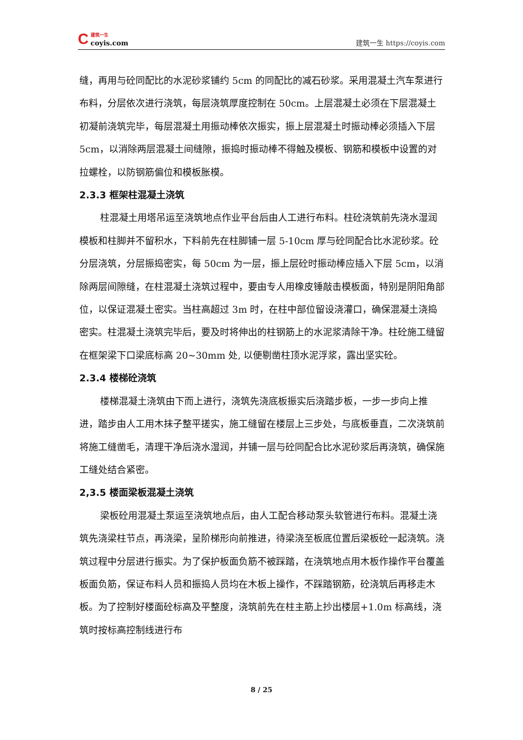C建筑一生
coyis.com
建筑一生 https://coyis.com
缝，再用与砼同配比的水泥砂浆铺约 5cm 的同配比的减石砂浆。采用混凝土汽车泵进行布料，分层依次进行浇筑，每层浇筑厚度控制在 50cm。上层混凝土必须在下层混凝土初凝前浇筑完毕，每层混凝土用振动棒依次振实，振上层混凝土时振动棒必须插入下层 5cm，以消除两层混凝土间缝隙，振捣时振动棒不得触及模板、钢筋和模板中设置的对拉螺栓，以防钢筋偏位和模板胀模。
2.3.3 框架柱混凝土浇筑
柱混凝土用塔吊运至浇筑地点作业平台后由人工进行布料。柱砼浇筑前先浇水湿润模板和柱脚并不留积水，下料前先在柱脚铺一层 5-10cm 厚与砼同配合比水泥砂浆。砼分层浇筑，分层振捣密实，每 50cm 为一层，振上层砼时振动棒应插入下层 5cm，以消除两层间隙缝，在柱混凝土浇筑过程中，要由专人用橡皮锤敲击模板面，特别是阴阳角部位，以保证混凝土密实。当柱高超过 3m 时，在柱中部位留设浇灌口，确保混凝土浇捣密实。柱混凝土浇筑完毕后，要及时将伸出的柱钢筋上的水泥浆清除干净。柱砼施工缝留在框架梁下口梁底标高 20~30mm 处, 以便剔凿柱顶水泥浮浆，露出坚实砼。
2.3.4 楼梯砼浇筑
楼梯混凝土浇筑由下而上进行，浇筑先浇底板振实后浇踏步板，一步一步向上推进，踏步由人工用木抹子整平搓实，施工缝留在楼层上三步处，与底板垂直，二次浇筑前将施工缝凿毛，清理干净后浇水湿润，并铺一层与砼同配合比水泥砂浆后再浇筑，确保施工缝处结合紧密。
2,3.5 楼面梁板混凝土浇筑
梁板砼用混凝土泵运至浇筑地点后，由人工配合移动泵头软管进行布料。混凝土浇筑先浇梁柱节点，再浇梁，呈阶梯形向前推进，待梁浇至板底位置后梁板砼一起浇筑。浇筑过程中分层进行振实。为了保护板面负筋不被踩踏，在浇筑地点用木板作操作平台覆盖板面负筋，保证布料人员和振捣人员均在木板上操作，不踩踏钢筋，砼浇筑后再移走木板。为了控制好楼面砼标高及平整度，浇筑前先在柱主筋上抄出楼层+1.0m 标高线，浇筑时按标高控制线进行布
8 / 25